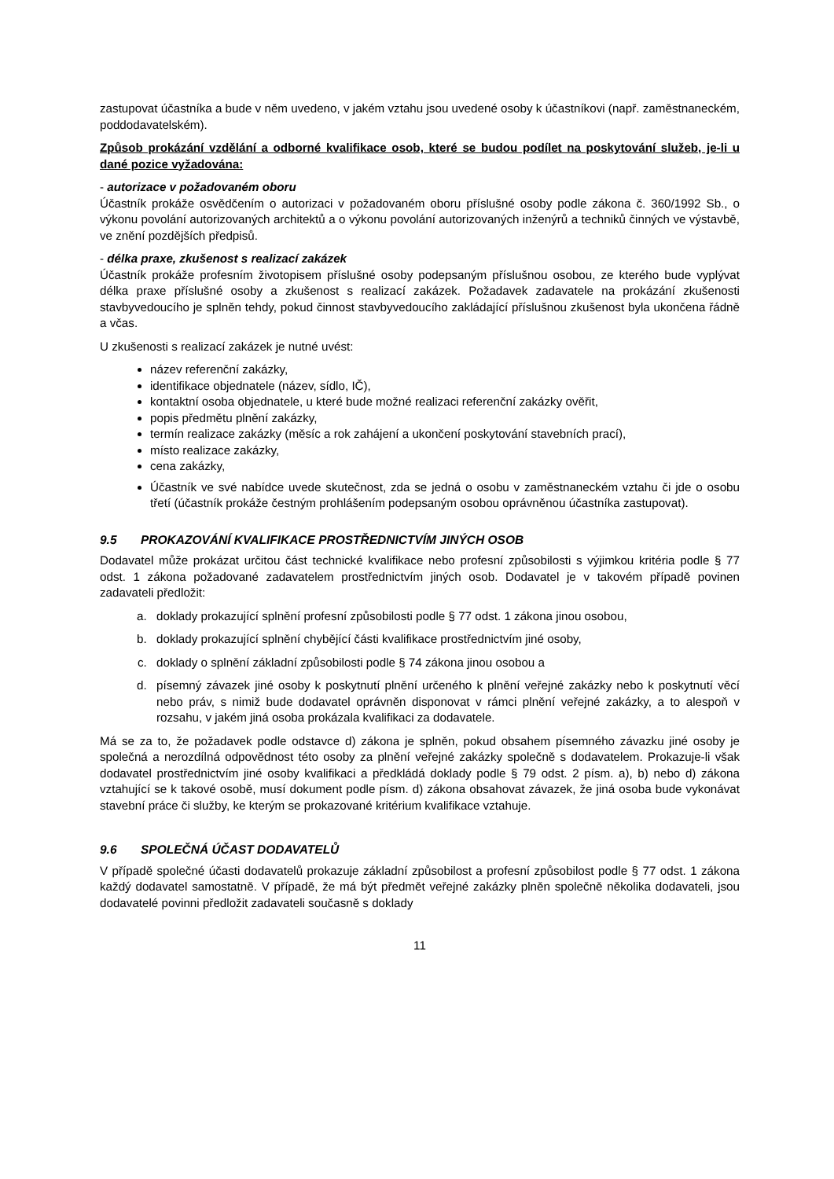zastupovat účastníka a bude v něm uvedeno, v jakém vztahu jsou uvedené osoby k účastníkovi (např. zaměstnaneckém, poddodavatelském).
Způsob prokázání vzdělání a odborné kvalifikace osob, které se budou podílet na poskytování služeb, je-li u dané pozice vyžadována:
- autorizace v požadovaném oboru
Účastník prokáže osvědčením o autorizaci v požadovaném oboru příslušné osoby podle zákona č. 360/1992 Sb., o výkonu povolání autorizovaných architektů a o výkonu povolání autorizovaných inženýrů a techniků činných ve výstavbě, ve znění pozdějších předpisů.
- délka praxe, zkušenost s realizací zakázek
Účastník prokáže profesním životopisem příslušné osoby podepsaným příslušnou osobou, ze kterého bude vyplývat délka praxe příslušné osoby a zkušenost s realizací zakázek. Požadavek zadavatele na prokázání zkušenosti stavbyvedoucího je splněn tehdy, pokud činnost stavbyvedoucího zakládající příslušnou zkušenost byla ukončena řádně a včas.
U zkušenosti s realizací zakázek je nutné uvést:
název referenční zakázky,
identifikace objednatele (název, sídlo, IČ),
kontaktní osoba objednatele, u které bude možné realizaci referenční zakázky ověřit,
popis předmětu plnění zakázky,
termín realizace zakázky (měsíc a rok zahájení a ukončení poskytování stavebních prací),
místo realizace zakázky,
cena zakázky,
Účastník ve své nabídce uvede skutečnost, zda se jedná o osobu v zaměstnaneckém vztahu či jde o osobu třetí (účastník prokáže čestným prohlášením podepsaným osobou oprávněnou účastníka zastupovat).
9.5 PROKAZOVÁNÍ KVALIFIKACE PROSTŘEDNICTVÍM JINÝCH OSOB
Dodavatel může prokázat určitou část technické kvalifikace nebo profesní způsobilosti s výjimkou kritéria podle § 77 odst. 1 zákona požadované zadavatelem prostřednictvím jiných osob. Dodavatel je v takovém případě povinen zadavateli předložit:
a. doklady prokazující splnění profesní způsobilosti podle § 77 odst. 1 zákona jinou osobou,
b. doklady prokazující splnění chybějící části kvalifikace prostřednictvím jiné osoby,
c. doklady o splnění základní způsobilosti podle § 74 zákona jinou osobou a
d. písemný závazek jiné osoby k poskytnutí plnění určeného k plnění veřejné zakázky nebo k poskytnutí věcí nebo práv, s nimiž bude dodavatel oprávněn disponovat v rámci plnění veřejné zakázky, a to alespoň v rozsahu, v jakém jiná osoba prokázala kvalifikaci za dodavatele.
Má se za to, že požadavek podle odstavce d) zákona je splněn, pokud obsahem písemného závazku jiné osoby je společná a nerozdílná odpovědnost této osoby za plnění veřejné zakázky společně s dodavatelem. Prokazuje-li však dodavatel prostřednictvím jiné osoby kvalifikaci a předkládá doklady podle § 79 odst. 2 písm. a), b) nebo d) zákona vztahující se k takové osobě, musí dokument podle písm. d) zákona obsahovat závazek, že jiná osoba bude vykonávat stavební práce či služby, ke kterým se prokazované kritérium kvalifikace vztahuje.
9.6 SPOLEČNÁ ÚČAST DODAVATELŮ
V případě společné účasti dodavatelů prokazuje základní způsobilost a profesní způsobilost podle § 77 odst. 1 zákona každý dodavatel samostatně. V případě, že má být předmět veřejné zakázky plněn společně několika dodavateli, jsou dodavatelé povinni předložit zadavateli současně s doklady
11